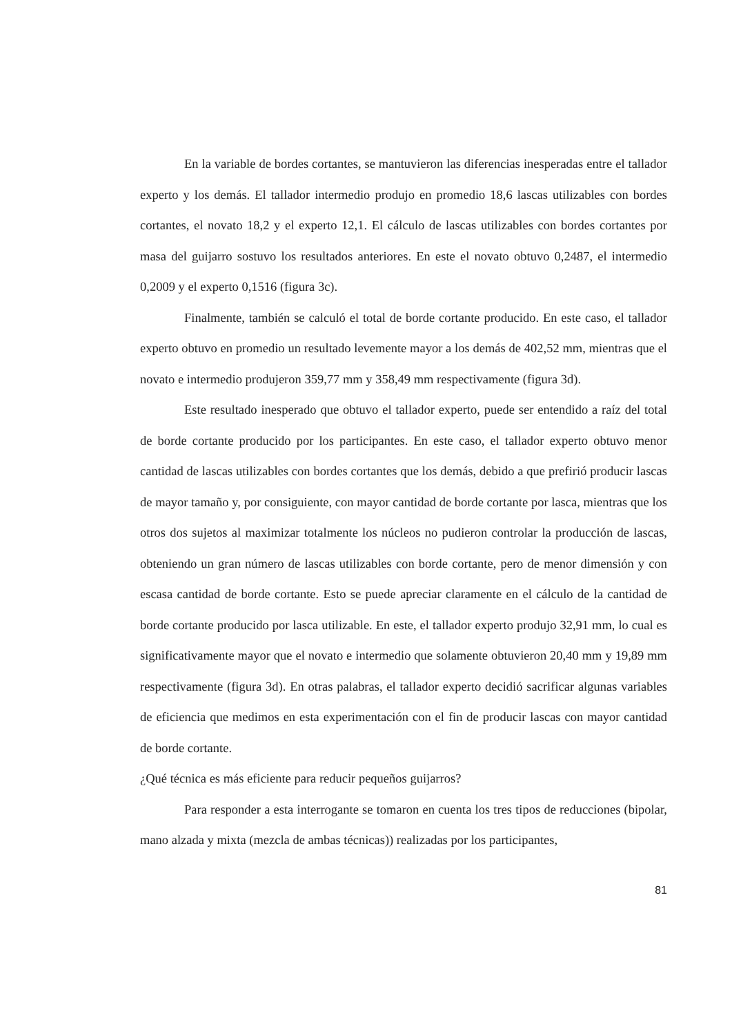En la variable de bordes cortantes, se mantuvieron las diferencias inesperadas entre el tallador experto y los demás. El tallador intermedio produjo en promedio 18,6 lascas utilizables con bordes cortantes, el novato 18,2 y el experto 12,1. El cálculo de lascas utilizables con bordes cortantes por masa del guijarro sostuvo los resultados anteriores. En este el novato obtuvo 0,2487, el intermedio 0,2009 y el experto 0,1516 (figura 3c).
Finalmente, también se calculó el total de borde cortante producido. En este caso, el tallador experto obtuvo en promedio un resultado levemente mayor a los demás de 402,52 mm, mientras que el novato e intermedio produjeron 359,77 mm y 358,49 mm respectivamente (figura 3d).
Este resultado inesperado que obtuvo el tallador experto, puede ser entendido a raíz del total de borde cortante producido por los participantes. En este caso, el tallador experto obtuvo menor cantidad de lascas utilizables con bordes cortantes que los demás, debido a que prefirió producir lascas de mayor tamaño y, por consiguiente, con mayor cantidad de borde cortante por lasca, mientras que los otros dos sujetos al maximizar totalmente los núcleos no pudieron controlar la producción de lascas, obteniendo un gran número de lascas utilizables con borde cortante, pero de menor dimensión y con escasa cantidad de borde cortante. Esto se puede apreciar claramente en el cálculo de la cantidad de borde cortante producido por lasca utilizable. En este, el tallador experto produjo 32,91 mm, lo cual es significativamente mayor que el novato e intermedio que solamente obtuvieron 20,40 mm y 19,89 mm respectivamente (figura 3d). En otras palabras, el tallador experto decidió sacrificar algunas variables de eficiencia que medimos en esta experimentación con el fin de producir lascas con mayor cantidad de borde cortante.
¿Qué técnica es más eficiente para reducir pequeños guijarros?
Para responder a esta interrogante se tomaron en cuenta los tres tipos de reducciones (bipolar, mano alzada y mixta (mezcla de ambas técnicas)) realizadas por los participantes,
81